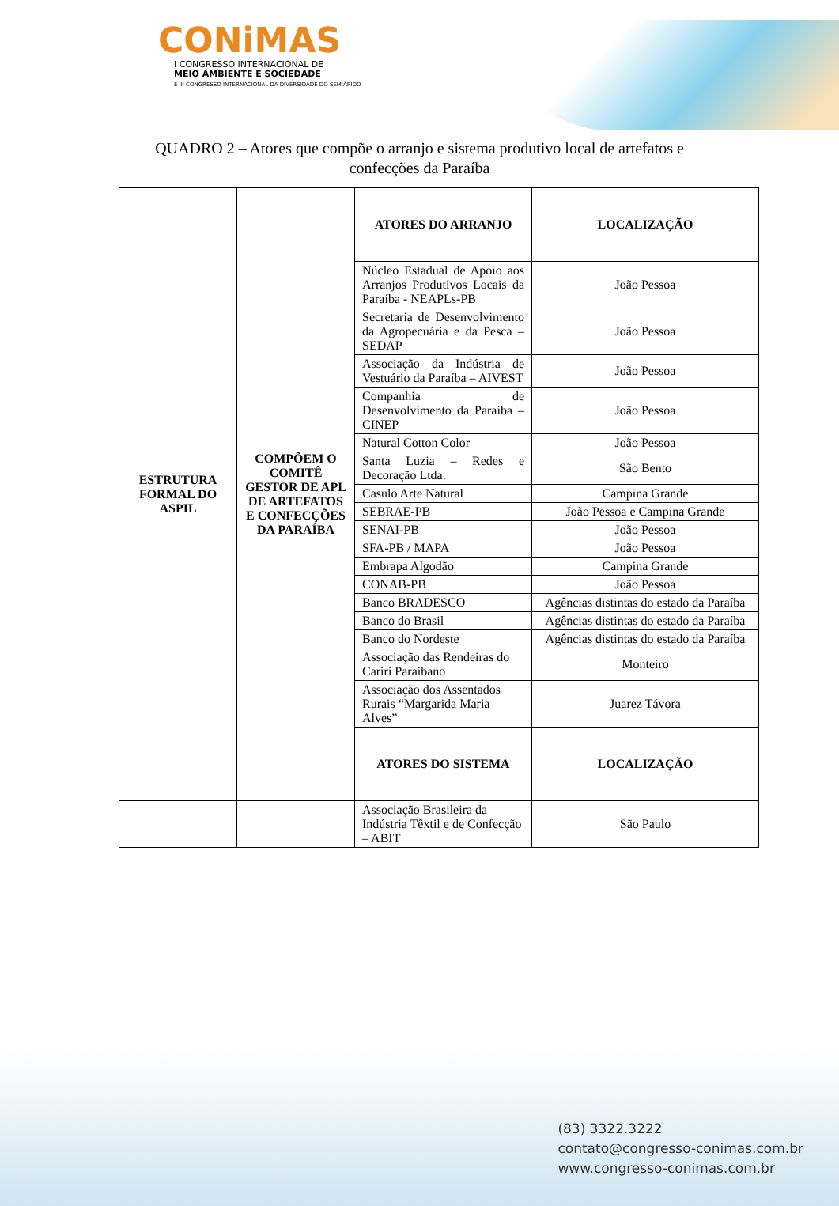CONiMAS
I CONGRESSO INTERNACIONAL DE
MEIO AMBIENTE E SOCIEDADE
E III CONGRESSO INTERNACIONAL DA DIVERSIDADE DO SEMIÁRIDO
QUADRO 2 – Atores que compõe o arranjo e sistema produtivo local de artefatos e
confecções da Paraíba
| ESTRUTURA FORMAL DO ASPIL | COMPÕEM O COMITÊ GESTOR DE APL DE ARTEFATOS E CONFECÇÕES DA PARAÍBA | ATORES DO ARRANJO | LOCALIZAÇÃO |
| | | Núcleo Estadual de Apoio aos Arranjos Produtivos Locais da Paraíba - NEAPLs-PB | João Pessoa |
| | | Secretaria de Desenvolvimento da Agropecuária e da Pesca – SEDAP | João Pessoa |
| | | Associação da Indústria de Vestuário da Paraíba – AIVEST | João Pessoa |
| | | Companhia de Desenvolvimento da Paraíba – CINEP | João Pessoa |
| | | Natural Cotton Color | João Pessoa |
| | | Santa Luzia – Redes e Decoração Ltda. | São Bento |
| | | Casulo Arte Natural | Campina Grande |
| | | SEBRAE-PB | João Pessoa e Campina Grande |
| | | SENAI-PB | João Pessoa |
| | | SFA-PB / MAPA | João Pessoa |
| | | Embrapa Algodão | Campina Grande |
| | | CONAB-PB | João Pessoa |
| | | Banco BRADESCO | Agências distintas do estado da Paraíba |
| | | Banco do Brasil | Agências distintas do estado da Paraíba |
| | | Banco do Nordeste | Agências distintas do estado da Paraíba |
| | | Associação das Rendeiras do Cariri Paraibano | Monteiro |
| | | Associação dos Assentados Rurais “Margarida Maria Alves” | Juarez Távora |
| | | ATORES DO SISTEMA | LOCALIZAÇÃO |
| | | Associação Brasileira da Indústria Têxtil e de Confecção – ABIT | São Paulo |
(83) 3322.3222
contato@congresso-conimas.com.br
www.congresso-conimas.com.br